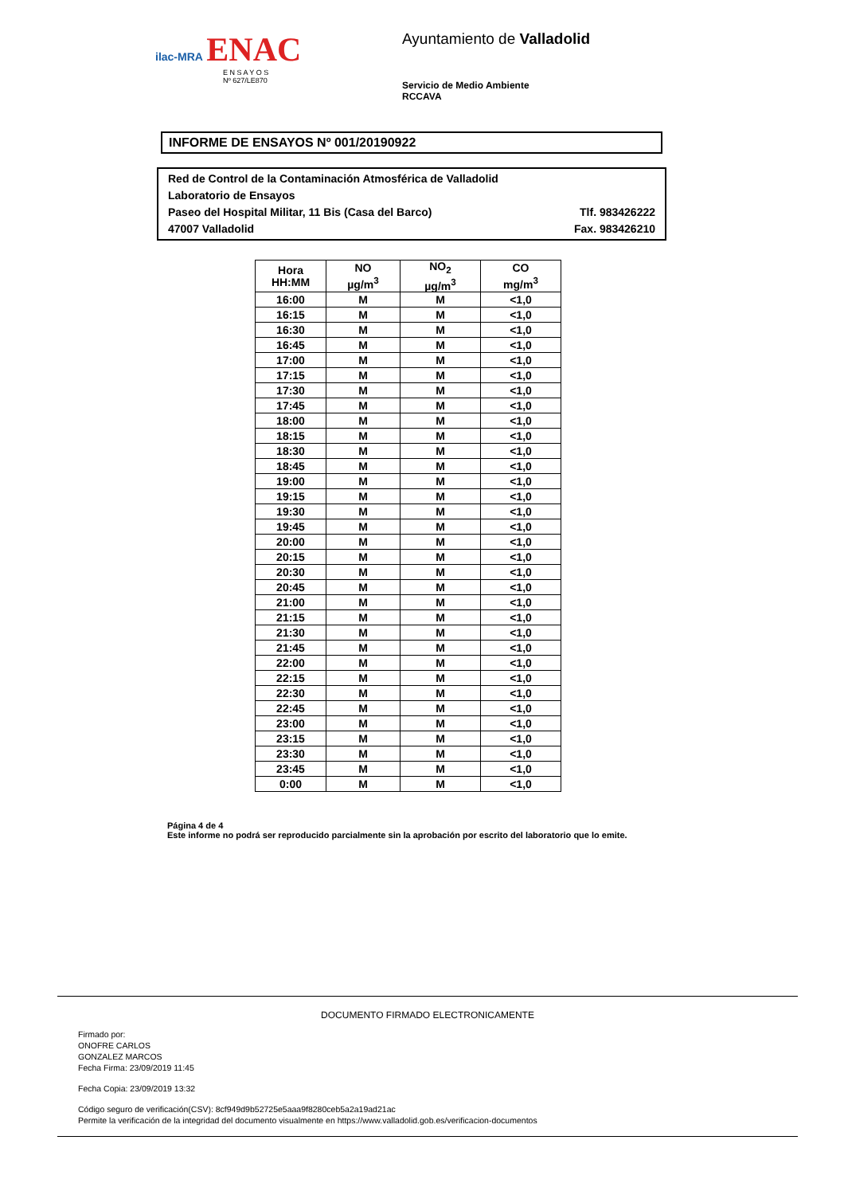ilac-MRA ENAC
E N S A Y O S
Nº 627/LE870
Ayuntamiento de Valladolid
Servicio de Medio Ambiente
RCCAVA
INFORME DE ENSAYOS Nº 001/20190922
Red de Control de la Contaminación Atmosférica de Valladolid
Laboratorio de Ensayos
Paseo del Hospital Militar, 11 Bis (Casa del Barco) Tlf. 983426222
47007 Valladolid Fax. 983426210
| Hora HH:MM | NO µg/m<sup>3</sup> | NO<sub>2</sub> µg/m<sup>3</sup> | CO mg/m<sup>3</sup> |
| --- | --- | --- | --- |
| 16:00 | M | M | <1,0 |
| 16:15 | M | M | <1,0 |
| 16:30 | M | M | <1,0 |
| 16:45 | M | M | <1,0 |
| 17:00 | M | M | <1,0 |
| 17:15 | M | M | <1,0 |
| 17:30 | M | M | <1,0 |
| 17:45 | M | M | <1,0 |
| 18:00 | M | M | <1,0 |
| 18:15 | M | M | <1,0 |
| 18:30 | M | M | <1,0 |
| 18:45 | M | M | <1,0 |
| 19:00 | M | M | <1,0 |
| 19:15 | M | M | <1,0 |
| 19:30 | M | M | <1,0 |
| 19:45 | M | M | <1,0 |
| 20:00 | M | M | <1,0 |
| 20:15 | M | M | <1,0 |
| 20:30 | M | M | <1,0 |
| 20:45 | M | M | <1,0 |
| 21:00 | M | M | <1,0 |
| 21:15 | M | M | <1,0 |
| 21:30 | M | M | <1,0 |
| 21:45 | M | M | <1,0 |
| 22:00 | M | M | <1,0 |
| 22:15 | M | M | <1,0 |
| 22:30 | M | M | <1,0 |
| 22:45 | M | M | <1,0 |
| 23:00 | M | M | <1,0 |
| 23:15 | M | M | <1,0 |
| 23:30 | M | M | <1,0 |
| 23:45 | M | M | <1,0 |
| 0:00 | M | M | <1,0 |
Página 4 de 4
Este informe no podrá ser reproducido parcialmente sin la aprobación por escrito del laboratorio que lo emite.
DOCUMENTO FIRMADO ELECTRONICAMENTE
Firmado por:
ONOFRE CARLOS
GONZALEZ MARCOS
Fecha Firma: 23/09/2019 11:45
Fecha Copia: 23/09/2019 13:32
Código seguro de verificación(CSV): 8cf949d9b52725e5aaa9f8280ceb5a2a19ad21ac
Permite la verificación de la integridad del documento visualmente en https://www.valladolid.gob.es/verificacion-documentos